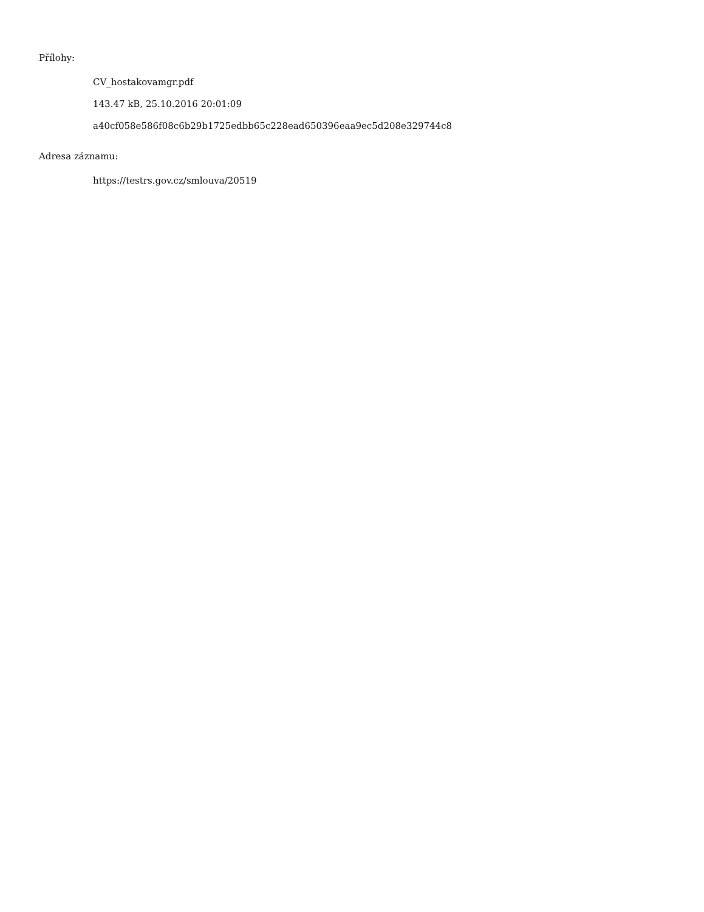Přílohy:
CV_hostakovamgr.pdf
143.47 kB, 25.10.2016 20:01:09
a40cf058e586f08c6b29b1725edbb65c228ead650396eaa9ec5d208e329744c8
Adresa záznamu:
https://testrs.gov.cz/smlouva/20519